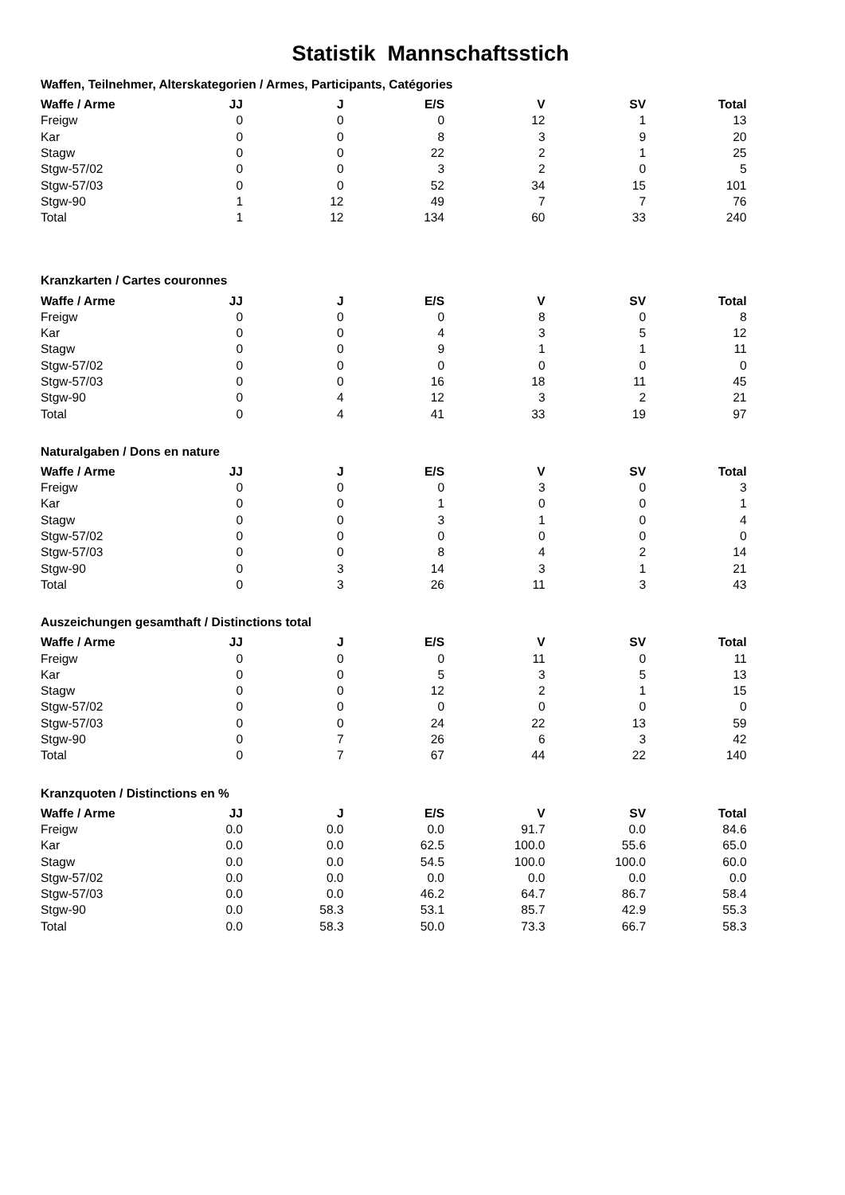Statistik Mannschaftsstich
Waffen, Teilnehmer, Alterskategorien / Armes, Participants, Catégories
| Waffe / Arme | JJ | J | E/S | V | SV | Total |
| --- | --- | --- | --- | --- | --- | --- |
| Freigw | 0 | 0 | 0 | 12 | 1 | 13 |
| Kar | 0 | 0 | 8 | 3 | 9 | 20 |
| Stagw | 0 | 0 | 22 | 2 | 1 | 25 |
| Stgw-57/02 | 0 | 0 | 3 | 2 | 0 | 5 |
| Stgw-57/03 | 0 | 0 | 52 | 34 | 15 | 101 |
| Stgw-90 | 1 | 12 | 49 | 7 | 7 | 76 |
| Total | 1 | 12 | 134 | 60 | 33 | 240 |
Kranzkarten / Cartes couronnes
| Waffe / Arme | JJ | J | E/S | V | SV | Total |
| --- | --- | --- | --- | --- | --- | --- |
| Freigw | 0 | 0 | 0 | 8 | 0 | 8 |
| Kar | 0 | 0 | 4 | 3 | 5 | 12 |
| Stagw | 0 | 0 | 9 | 1 | 1 | 11 |
| Stgw-57/02 | 0 | 0 | 0 | 0 | 0 | 0 |
| Stgw-57/03 | 0 | 0 | 16 | 18 | 11 | 45 |
| Stgw-90 | 0 | 4 | 12 | 3 | 2 | 21 |
| Total | 0 | 4 | 41 | 33 | 19 | 97 |
Naturalgaben / Dons en nature
| Waffe / Arme | JJ | J | E/S | V | SV | Total |
| --- | --- | --- | --- | --- | --- | --- |
| Freigw | 0 | 0 | 0 | 3 | 0 | 3 |
| Kar | 0 | 0 | 1 | 0 | 0 | 1 |
| Stagw | 0 | 0 | 3 | 1 | 0 | 4 |
| Stgw-57/02 | 0 | 0 | 0 | 0 | 0 | 0 |
| Stgw-57/03 | 0 | 0 | 8 | 4 | 2 | 14 |
| Stgw-90 | 0 | 3 | 14 | 3 | 1 | 21 |
| Total | 0 | 3 | 26 | 11 | 3 | 43 |
Auszeichungen gesamthaft / Distinctions total
| Waffe / Arme | JJ | J | E/S | V | SV | Total |
| --- | --- | --- | --- | --- | --- | --- |
| Freigw | 0 | 0 | 0 | 11 | 0 | 11 |
| Kar | 0 | 0 | 5 | 3 | 5 | 13 |
| Stagw | 0 | 0 | 12 | 2 | 1 | 15 |
| Stgw-57/02 | 0 | 0 | 0 | 0 | 0 | 0 |
| Stgw-57/03 | 0 | 0 | 24 | 22 | 13 | 59 |
| Stgw-90 | 0 | 7 | 26 | 6 | 3 | 42 |
| Total | 0 | 7 | 67 | 44 | 22 | 140 |
Kranzquoten / Distinctions en %
| Waffe / Arme | JJ | J | E/S | V | SV | Total |
| --- | --- | --- | --- | --- | --- | --- |
| Freigw | 0.0 | 0.0 | 0.0 | 91.7 | 0.0 | 84.6 |
| Kar | 0.0 | 0.0 | 62.5 | 100.0 | 55.6 | 65.0 |
| Stagw | 0.0 | 0.0 | 54.5 | 100.0 | 100.0 | 60.0 |
| Stgw-57/02 | 0.0 | 0.0 | 0.0 | 0.0 | 0.0 | 0.0 |
| Stgw-57/03 | 0.0 | 0.0 | 46.2 | 64.7 | 86.7 | 58.4 |
| Stgw-90 | 0.0 | 58.3 | 53.1 | 85.7 | 42.9 | 55.3 |
| Total | 0.0 | 58.3 | 50.0 | 73.3 | 66.7 | 58.3 |